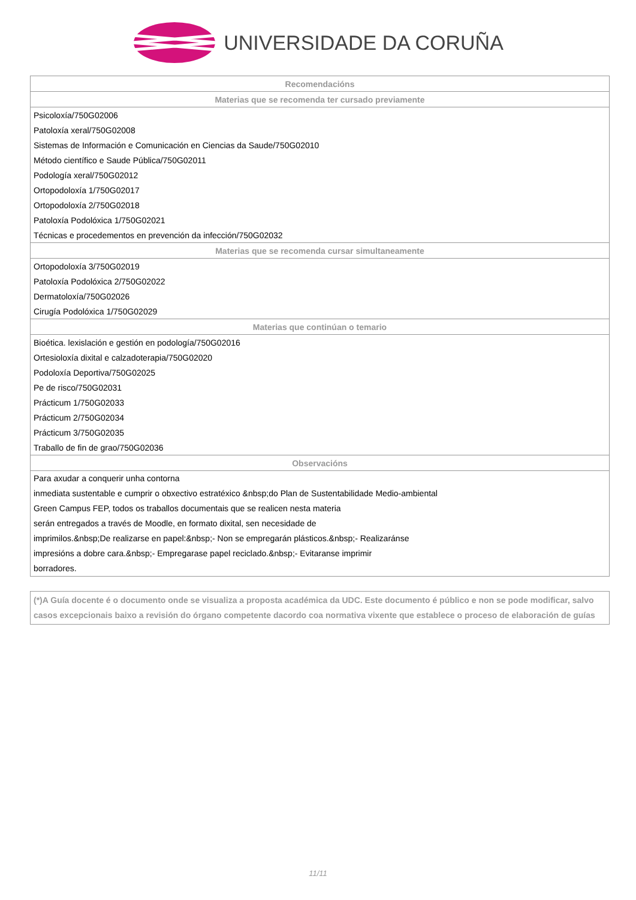UNIVERSIDADE DA CORUÑA
| Recomendacións |
| --- |
| Materias que se recomenda ter cursado previamente |
| Psicoloxía/750G02006 |
| Patoloxía xeral/750G02008 |
| Sistemas de Información e Comunicación en Ciencias da Saude/750G02010 |
| Método científico e Saude Pública/750G02011 |
| Podología xeral/750G02012 |
| Ortopodoloxía 1/750G02017 |
| Ortopodoloxía 2/750G02018 |
| Patoloxía Podolóxica 1/750G02021 |
| Técnicas e procedementos en prevención da infección/750G02032 |
| Materias que se recomenda cursar simultaneamente |
| Ortopodoloxía 3/750G02019 |
| Patoloxía Podolóxica 2/750G02022 |
| Dermatoloxía/750G02026 |
| Cirugía Podolóxica 1/750G02029 |
| Materias que continúan o temario |
| Bioética. lexislación e gestión en podología/750G02016 |
| Ortesioloxía dixital e calzadoterapia/750G02020 |
| Podoloxía Deportiva/750G02025 |
| Pe de risco/750G02031 |
| Prácticum 1/750G02033 |
| Prácticum 2/750G02034 |
| Prácticum 3/750G02035 |
| Traballo de fin de grao/750G02036 |
| Observacións |
| Para axudar a conquerir unha contorna inmediata sustentable e cumprir o obxectivo estratéxico &nbsp;do Plan de Sustentabilidade Medio-ambiental Green Campus FEP, todos os traballos documentais que se realicen nesta materia serán entregados a través de Moodle, en formato dixital, sen necesidade de imprimilos.&nbsp;De realizarse en papel:&nbsp;- Non se empregarán plásticos.&nbsp;- Realizaránse impresións a dobre cara.&nbsp;- Empregarase papel reciclado.&nbsp;- Evitaranse imprimir borradores. |
(*)A Guía docente é o documento onde se visualiza a proposta académica da UDC. Este documento é público e non se pode modificar, salvo casos excepcionais baixo a revisión do órgano competente dacordo coa normativa vixente que establece o proceso de elaboración de guías
11/11